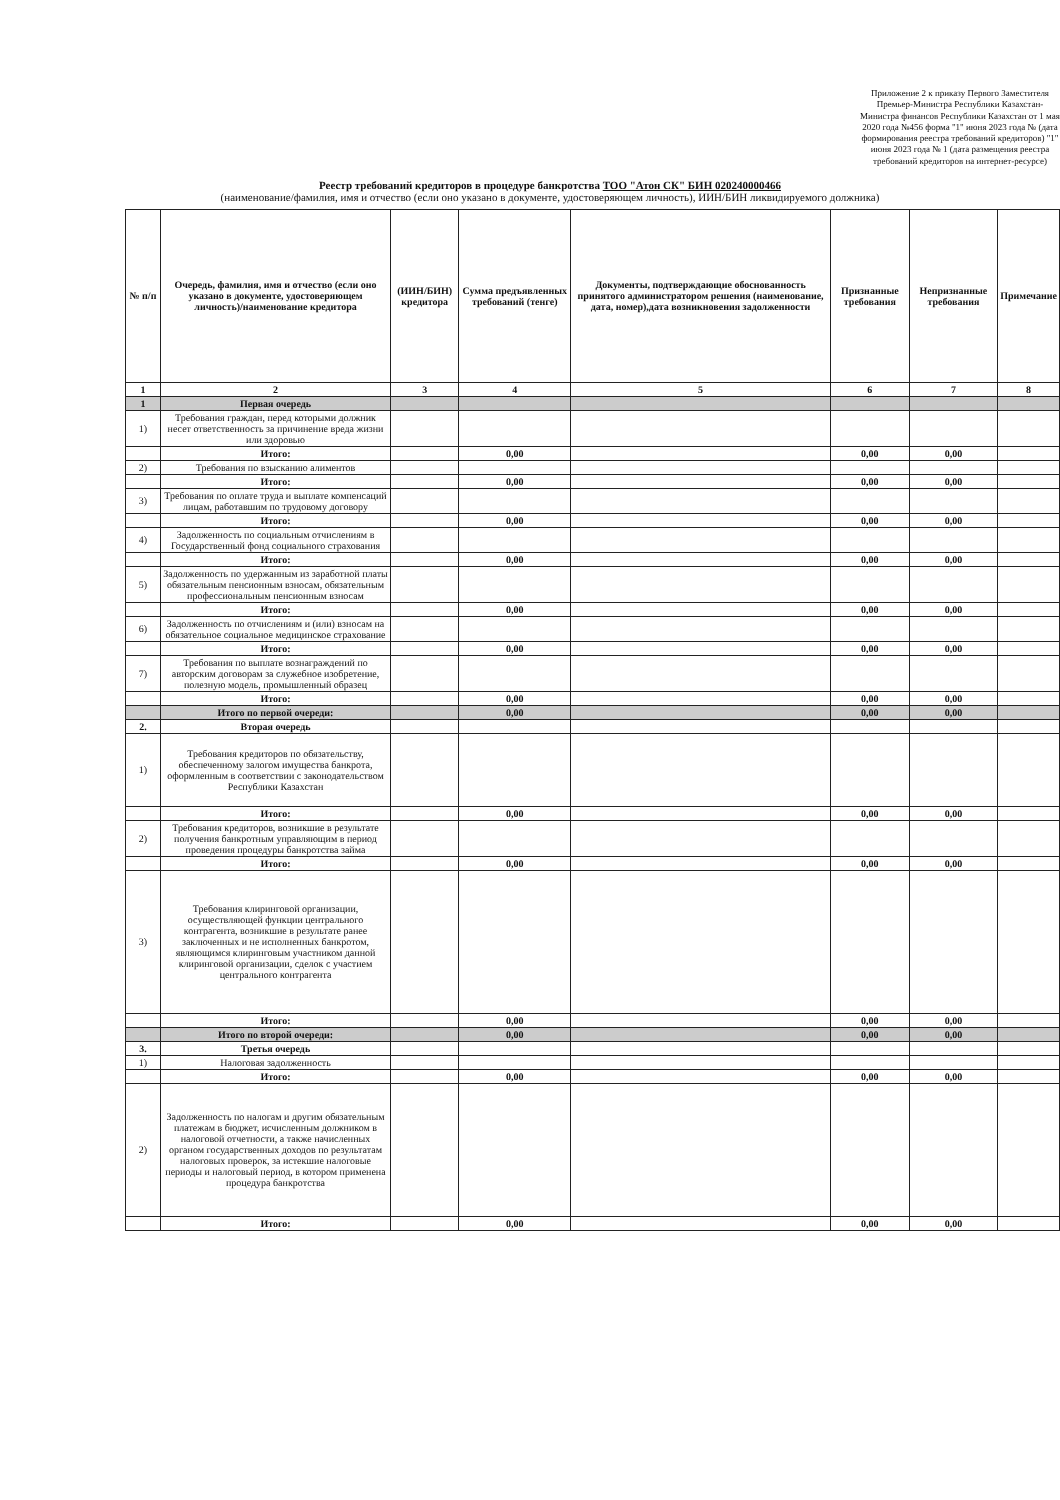Приложение 2 к приказу Первого Заместителя Премьер-Министра Республики Казахстан-Министра финансов Республики Казахстан от 1 мая 2020 года №456 форма "1" июня 2023 года № (дата формирования реестра требований кредиторов) "1" июня 2023 года № 1 (дата размещения реестра требований кредиторов на интернет-ресурсе)
Реестр требований кредиторов в процедуре банкротства ТОО "Атон СК" БИН 020240000466
(наименование/фамилия, имя и отчество (если оно указано в документе, удостоверяющем личность), ИИН/БИН ликвидируемого должника)
| № п/п | Очередь, фамилия, имя и отчество (если оно указано в документе, удостоверяющем личность)/наименование кредитора | (ИИН/БИН) кредитора | Сумма предъявленных требований (тенге) | Документы, подтверждающие обоснованность принятого администратором решения (наименование, дата, номер),дата возникновения задолженности | Признанные требования | Непризнанные требования | Примечание |
| --- | --- | --- | --- | --- | --- | --- | --- |
| 1 | 2 | 3 | 4 | 5 | 6 | 7 | 8 |
| 1 | Первая очередь | | | | | | |
| 1) | Требования граждан, перед которыми должник несет ответственность за причинение вреда жизни или здоровью | | | | | | |
| | Итого: | | 0,00 | | 0,00 | 0,00 | |
| 2) | Требования по взысканию алиментов | | | | | | |
| | Итого: | | 0,00 | | 0,00 | 0,00 | |
| 3) | Требования по оплате труда и выплате компенсаций лицам, работавшим по трудовому договору | | | | | | |
| | Итого: | | 0,00 | | 0,00 | 0,00 | |
| 4) | Задолженность по социальным отчислениям в Государственный фонд социального страхования | | | | | | |
| | Итого: | | 0,00 | | 0,00 | 0,00 | |
| 5) | Задолженность по удержанным из заработной платы обязательным пенсионным взносам, обязательным профессиональным пенсионным взносам | | | | | | |
| | Итого: | | 0,00 | | 0,00 | 0,00 | |
| 6) | Задолженность по отчислениям и (или) взносам на обязательное социальное медицинское страхование | | | | | | |
| | Итого: | | 0,00 | | 0,00 | 0,00 | |
| 7) | Требования по выплате вознаграждений по авторским договорам за служебное изобретение, полезную модель, промышленный образец | | | | | | |
| | Итого: | | 0,00 | | 0,00 | 0,00 | |
| | Итого по первой очереди: | | 0,00 | | 0,00 | 0,00 | |
| 2. | Вторая очередь | | | | | | |
| 1) | Требования кредиторов по обязательству, обеспеченному залогом имущества банкрота, оформленным в соответствии с законодательством Республики Казахстан | | | | | | |
| | Итого: | | 0,00 | | 0,00 | 0,00 | |
| 2) | Требования кредиторов, возникшие в результате получения банкротным управляющим в период проведения процедуры банкротства займа | | | | | | |
| | Итого: | | 0,00 | | 0,00 | 0,00 | |
| 3) | Требования клиринговой организации, осуществляющей функции центрального контрагента, возникшие в результате ранее заключенных и не исполненных банкротом, являющимся клиринговым участником данной клиринговой организации, сделок с участием центрального контрагента | | | | | | |
| | Итого: | | 0,00 | | 0,00 | 0,00 | |
| | Итого по второй очереди: | | 0,00 | | 0,00 | 0,00 | |
| 3. | Третья очередь | | | | | | |
| 1) | Налоговая задолженность | | | | | | |
| | Итого: | | 0,00 | | 0,00 | 0,00 | |
| 2) | Задолженность по налогам и другим обязательным платежам в бюджет, исчисленным должником в налоговой отчетности, а также начисленных органом государственных доходов по результатам налоговых проверок, за истекшие налоговые периоды и налоговый период, в котором применена процедура банкротства | | | | | | |
| | Итого: | | 0,00 | | 0,00 | 0,00 | |